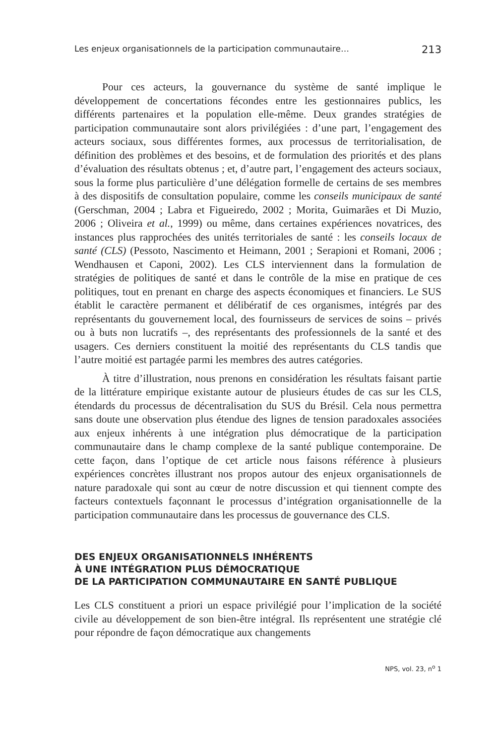Les enjeux organisationnels de la participation communautaire… 213
Pour ces acteurs, la gouvernance du système de santé implique le développement de concertations fécondes entre les gestionnaires publics, les différents partenaires et la population elle-même. Deux grandes stratégies de participation communautaire sont alors privilégiées : d’une part, l’engagement des acteurs sociaux, sous différentes formes, aux processus de territorialisation, de définition des problèmes et des besoins, et de formulation des priorités et des plans d’évaluation des résultats obtenus ; et, d’autre part, l’engagement des acteurs sociaux, sous la forme plus particulière d’une délégation formelle de certains de ses membres à des dispositifs de consultation populaire, comme les conseils municipaux de santé (Gerschman, 2004 ; Labra et Figueiredo, 2002 ; Morita, Guimarães et Di Muzio, 2006 ; Oliveira et al., 1999) ou même, dans certaines expériences novatrices, des instances plus rapprochées des unités territoriales de santé : les conseils locaux de santé (CLS) (Pessoto, Nascimento et Heimann, 2001 ; Serapioni et Romani, 2006 ; Wendhausen et Caponi, 2002). Les CLS interviennent dans la formulation de stratégies de politiques de santé et dans le contrôle de la mise en pratique de ces politiques, tout en prenant en charge des aspects économiques et financiers. Le SUS établit le caractère permanent et délibératif de ces organismes, intégrés par des représentants du gouvernement local, des fournisseurs de services de soins – privés ou à buts non lucratifs –, des représentants des professionnels de la santé et des usagers. Ces derniers constituent la moitié des représentants du CLS tandis que l’autre moitié est partagée parmi les membres des autres catégories.
À titre d’illustration, nous prenons en considération les résultats faisant partie de la littérature empirique existante autour de plusieurs études de cas sur les CLS, étendards du processus de décentralisation du SUS du Brésil. Cela nous permettra sans doute une observation plus étendue des lignes de tension paradoxales associées aux enjeux inhérents à une intégration plus démocratique de la participation communautaire dans le champ complexe de la santé publique contemporaine. De cette façon, dans l’optique de cet article nous faisons référence à plusieurs expériences concrètes illustrant nos propos autour des enjeux organisationnels de nature paradoxale qui sont au cœur de notre discussion et qui tiennent compte des facteurs contextuels façonnant le processus d’intégration organisationnelle de la participation communautaire dans les processus de gouvernance des CLS.
DES ENJEUX ORGANISATIONNELS INHÉRENTS
À UNE INTÉGRATION PLUS DÉMOCRATIQUE
DE LA PARTICIPATION COMMUNAUTAIRE EN SANTÉ PUBLIQUE
Les CLS constituent a priori un espace privilégié pour l’implication de la société civile au développement de son bien-être intégral. Ils représentent une stratégie clé pour répondre de façon démocratique aux changements
NPS, vol. 23, n<sup>o</sup> 1